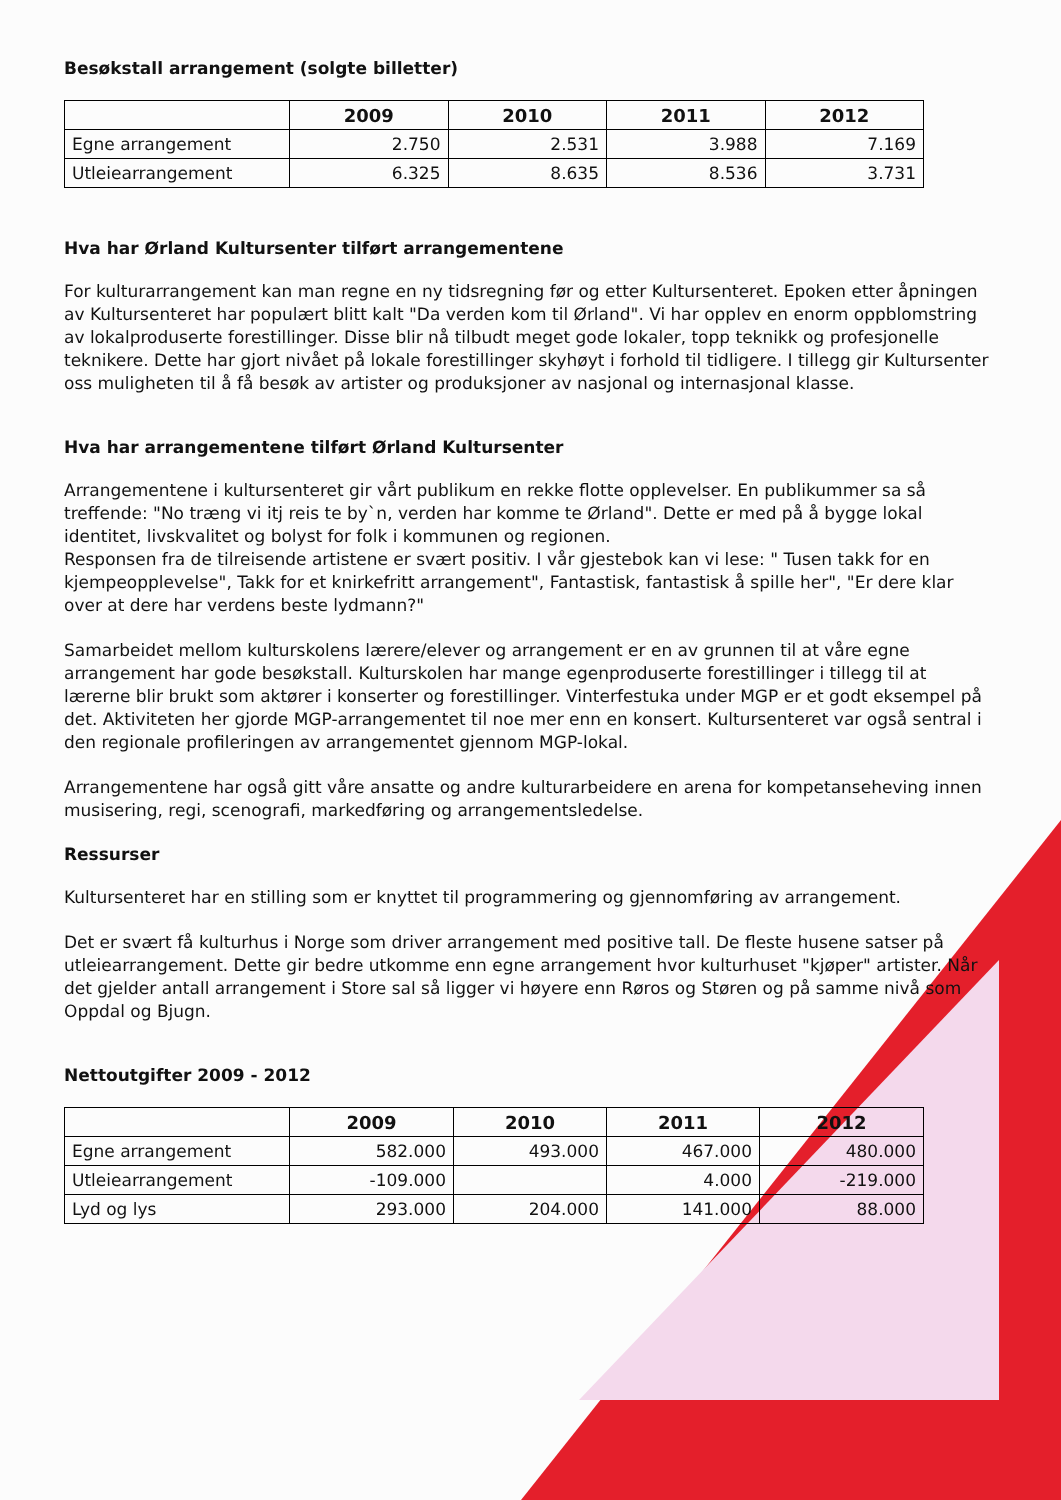Besøkstall arrangement (solgte billetter)
| | 2009 | 2010 | 2011 | 2012 |
| --- | --- | --- | --- | --- |
| Egne arrangement | 2.750 | 2.531 | 3.988 | 7.169 |
| Utleiearrangement | 6.325 | 8.635 | 8.536 | 3.731 |
Hva har Ørland Kultursenter tilført arrangementene
For kulturarrangement kan man regne en ny tidsregning før og etter Kultursenteret. Epoken etter åpningen av Kultursenteret har populært blitt kalt "Da verden kom til Ørland". Vi har opplev en enorm oppblomstring av lokalproduserte forestillinger. Disse blir nå tilbudt meget gode lokaler, topp teknikk og profesjonelle teknikere. Dette har gjort nivået på lokale forestillinger skyhøyt i forhold til tidligere. I tillegg gir Kultursenter oss muligheten til å få besøk av artister og produksjoner av nasjonal og internasjonal klasse.
Hva har arrangementene tilført Ørland Kultursenter
Arrangementene i kultursenteret gir vårt publikum en rekke flotte opplevelser. En publikummer sa så treffende: "No træng vi itj reis te by`n, verden har komme te Ørland". Dette er med på å bygge lokal identitet, livskvalitet og bolyst for folk i kommunen og regionen.
Responsen fra de tilreisende artistene er svært positiv. I vår gjestebok kan vi lese: " Tusen takk for en kjempeopplevelse", Takk for et knirkefritt arrangement", Fantastisk, fantastisk å spille her", "Er dere klar over at dere har verdens beste lydmann?"
Samarbeidet mellom kulturskolens lærere/elever og arrangement er en av grunnen til at våre egne arrangement har gode besøkstall. Kulturskolen har mange egenproduserte forestillinger i tillegg til at lærerne blir brukt som aktører i konserter og forestillinger. Vinterfestuka under MGP er et godt eksempel på det. Aktiviteten her gjorde MGP-arrangementet til noe mer enn en konsert. Kultursenteret var også sentral i den regionale profileringen av arrangementet gjennom MGP-lokal.
Arrangementene har også gitt våre ansatte og andre kulturarbeidere en arena for kompetanseheving innen musisering, regi, scenografi, markedføring og arrangementsledelse.
Ressurser
Kultursenteret har en stilling som er knyttet til programmering og gjennomføring av arrangement.
Det er svært få kulturhus i Norge som driver arrangement med positive tall. De fleste husene satser på utleiearrangement. Dette gir bedre utkomme enn egne arrangement hvor kulturhuset "kjøper" artister. Når det gjelder antall arrangement i Store sal så ligger vi høyere enn Røros og Støren og på samme nivå som Oppdal og Bjugn.
Nettoutgifter 2009 - 2012
| | 2009 | 2010 | 2011 | 2012 |
| --- | --- | --- | --- | --- |
| Egne arrangement | 582.000 | 493.000 | 467.000 | 480.000 |
| Utleiearrangement | -109.000 | | 4.000 | -219.000 |
| Lyd og lys | 293.000 | 204.000 | 141.000 | 88.000 |